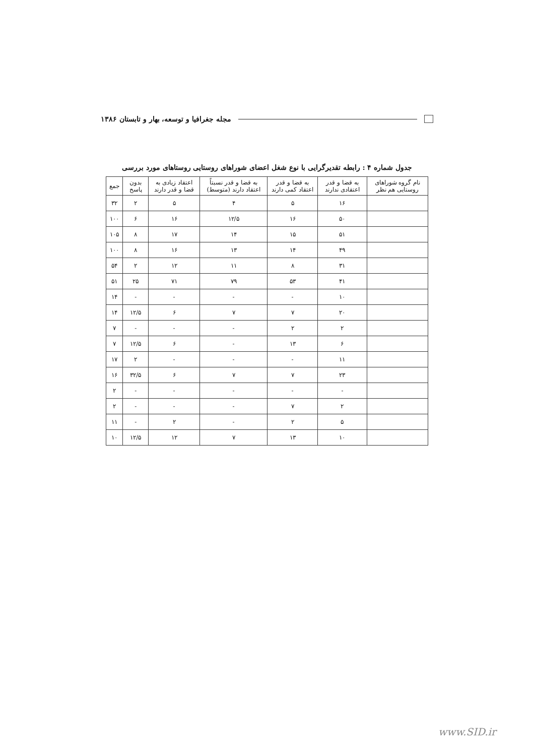icon مجله جغرافیا و توسعه، بهار و تابستان ۱۳۸۶
جدول شماره ۴ : رابطه تقدیرگرایی با نوع شغل اعضای شوراهای روستایی روستاهای مورد بررسی
| نام گروه شوراهای روستایی هم نظر | به قضا و قدر اعتقادی ندارند | به قضا و قدر اعتقاد کمی دارند | به قضا و قدر نسبتاً اعتقاد دارند (متوسط) | اعتقاد زیادی به قضا و قدر دارند | بدون پاسخ | جمع |
| --- | --- | --- | --- | --- | --- | --- |
| | ۱۶ | ۵ | ۴ | ۵ | ۲ | ۳۲ |
| | ۵۰ | ۱۶ | ۱۲/۵ | ۱۶ | ۶ | ۱۰۰ |
| | ۵۱ | ۱۵ | ۱۴ | ۱۷ | ۸ | ۱۰۵ |
| | ۴۹ | ۱۴ | ۱۳ | ۱۶ | ۸ | ۱۰۰ |
| | ۳۱ | ۸ | ۱۱ | ۱۲ | ۲ | ۵۴ |
| | ۴۱ | ۵۳ | ۷۹ | ۷۱ | ۲۵ | ۵۱ |
| | ۱۰ | - | - | - | - | ۱۴ |
| | ۲۰ | ۷ | ۷ | ۶ | ۱۲/۵ | ۱۴ |
| | ۲ | ۲ | - | - | - | ۷ |
| | ۶ | ۱۳ | - | ۶ | ۱۲/۵ | ۷ |
| | ۱۱ | - | - | - | ۲ | ۱۷ |
| | ۲۳ | ۷ | ۷ | ۶ | ۳۲/۵ | ۱۶ |
| | - | - | - | - | - | ۲ |
| | ۲ | ۷ | - | - | - | ۲ |
| | ۵ | ۲ | - | ۲ | - | ۱۱ |
| | ۱۰ | ۱۳ | ۷ | ۱۲ | ۱۲/۵ | ۱۰ |
www.SID.ir